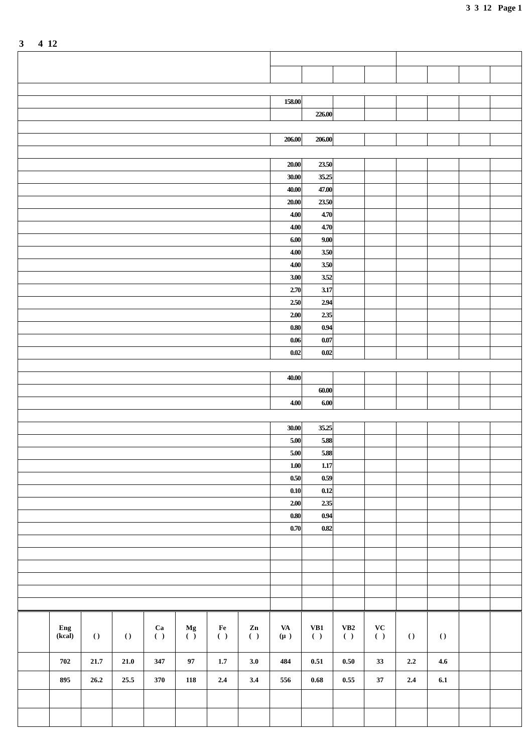3 3 12 Page 1
3 4 12
| | 158.00 | | | | | | | |
| | | 226.00 | | | | | | |
| | 206.00 | 206.00 | | | | | | |
| | 20.00 | 23.50 | | | | | | |
| | 30.00 | 35.25 | | | | | | |
| | 40.00 | 47.00 | | | | | | |
| | 20.00 | 23.50 | | | | | | |
| | 4.00 | 4.70 | | | | | | |
| | 4.00 | 4.70 | | | | | | |
| | 6.00 | 9.00 | | | | | | |
| | 4.00 | 3.50 | | | | | | |
| | 4.00 | 3.50 | | | | | | |
| | 3.00 | 3.52 | | | | | | |
| | 2.70 | 3.17 | | | | | | |
| | 2.50 | 2.94 | | | | | | |
| | 2.00 | 2.35 | | | | | | |
| | 0.80 | 0.94 | | | | | | |
| | 0.06 | 0.07 | | | | | | |
| | 0.02 | 0.02 | | | | | | |
| | 40.00 | | | | | | | |
| | | 60.00 | | | | | | |
| | 4.00 | 6.00 | | | | | | |
| | 30.00 | 35.25 | | | | | | |
| | 5.00 | 5.88 | | | | | | |
| | 5.00 | 5.88 | | | | | | |
| | 1.00 | 1.17 | | | | | | |
| | 0.50 | 0.59 | | | | | | |
| | 0.10 | 0.12 | | | | | | |
| | 2.00 | 2.35 | | | | | | |
| | 0.80 | 0.94 | | | | | | |
| | 0.70 | 0.82 | | | | | | |
| | Eng (kcal) | ( ) | ( ) | Ca ( ) | Mg ( ) | Fe ( ) | Zn ( ) | VA (μ ) | VB1 ( ) | VB2 ( ) | VC ( ) | ( ) | ( ) | | |
| --- | --- | --- | --- | --- | --- | --- | --- | --- | --- | --- | --- | --- | --- | --- | --- |
| | 702 | 21.7 | 21.0 | 347 | 97 | 1.7 | 3.0 | 484 | 0.51 | 0.50 | 33 | 2.2 | 4.6 | | |
| | 895 | 26.2 | 25.5 | 370 | 118 | 2.4 | 3.4 | 556 | 0.68 | 0.55 | 37 | 2.4 | 6.1 | | |